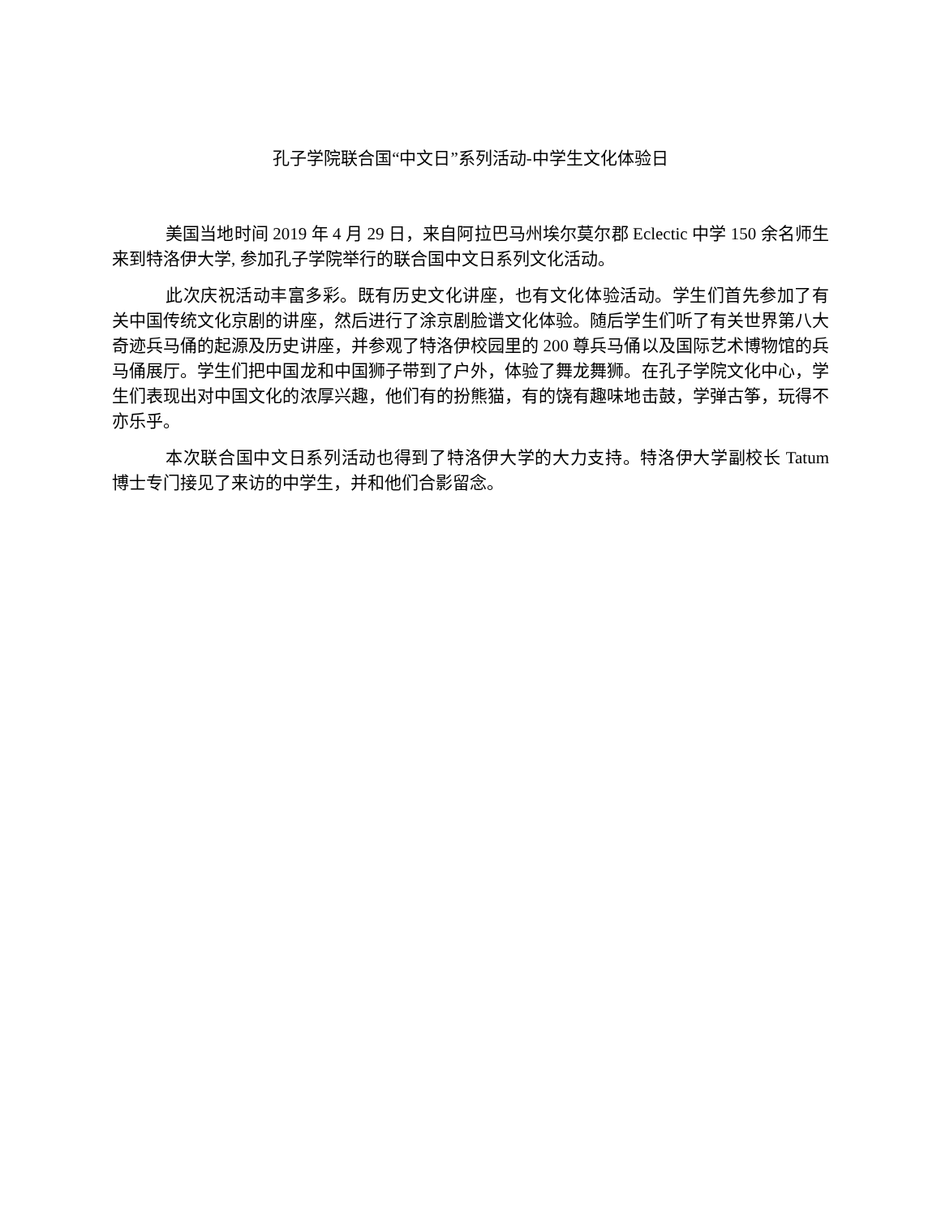孔子学院联合国“中文日”系列活动-中学生文化体验日
美国当地时间 2019 年 4 月 29 日，来自阿拉巴马州埃尔莫尔郡 Eclectic 中学 150 余名师生来到特洛伊大学, 参加孔子学院举行的联合国中文日系列文化活动。
此次庆祝活动丰富多彩。既有历史文化讲座，也有文化体验活动。学生们首先参加了有关中国传统文化京剧的讲座，然后进行了涂京剧脸谱文化体验。随后学生们听了有关世界第八大奇迹兵马俑的起源及历史讲座，并参观了特洛伊校园里的 200 尊兵马俑以及国际艺术博物馆的兵马俑展厅。学生们把中国龙和中国狮子带到了户外，体验了舞龙舞狮。在孔子学院文化中心，学生们表现出对中国文化的浓厚兴趣，他们有的扮熊猫，有的饶有趣味地击鼓，学弹古筝，玩得不亦乐乎。
本次联合国中文日系列活动也得到了特洛伊大学的大力支持。特洛伊大学副校长 Tatum 博士专门接见了来访的中学生，并和他们合影留念。